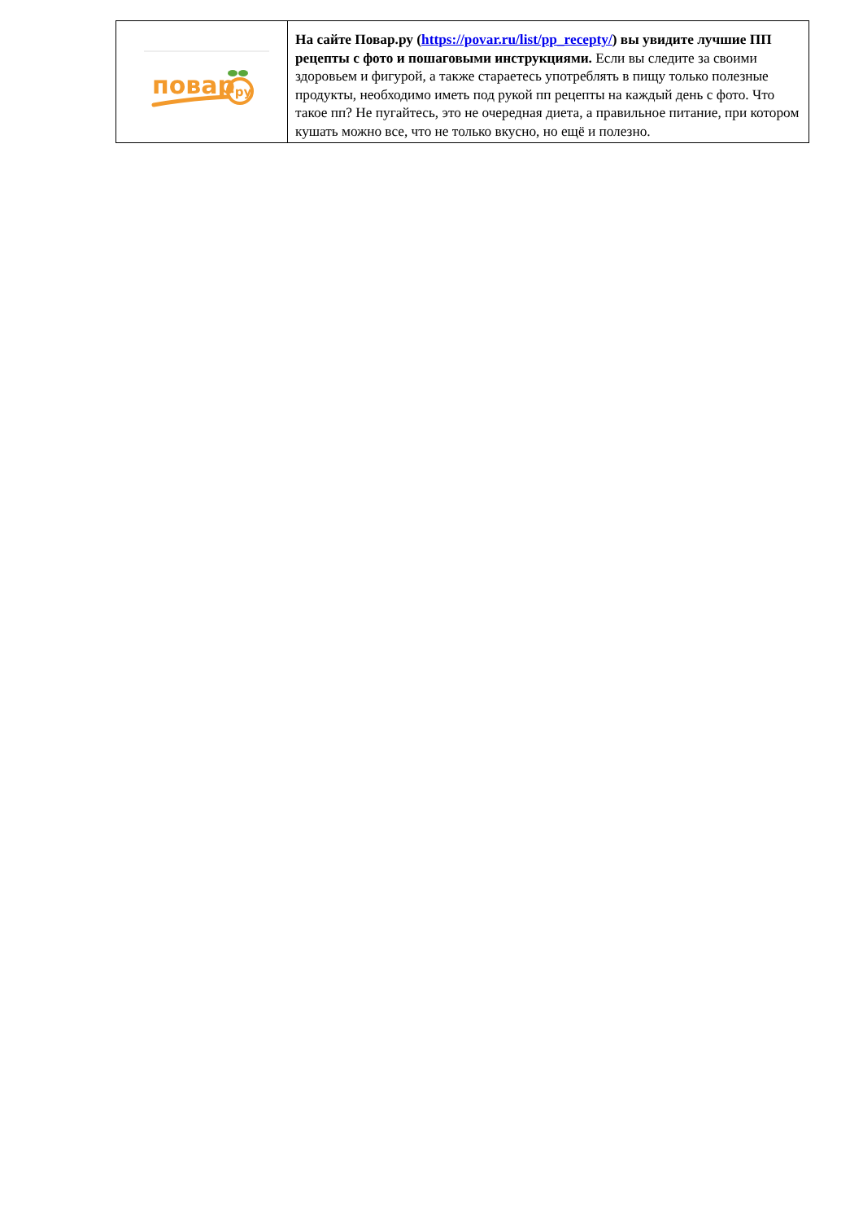| повар ·ру | На сайте Повар.ру ( https://povar.ru/list/pp_recepty/ ) вы увидите лучшие ПП рецепты с фото и пошаговыми инструкциями. Если вы следите за своими здоровьем и фигурой, а также стараетесь употреблять в пищу только полезные продукты, необходимо иметь под рукой пп рецепты на каждый день с фото. Что такое пп? Не пугайтесь, это не очередная диета, а правильное питание, при котором кушать можно все, что не только вкусно, но ещё и полезно. |